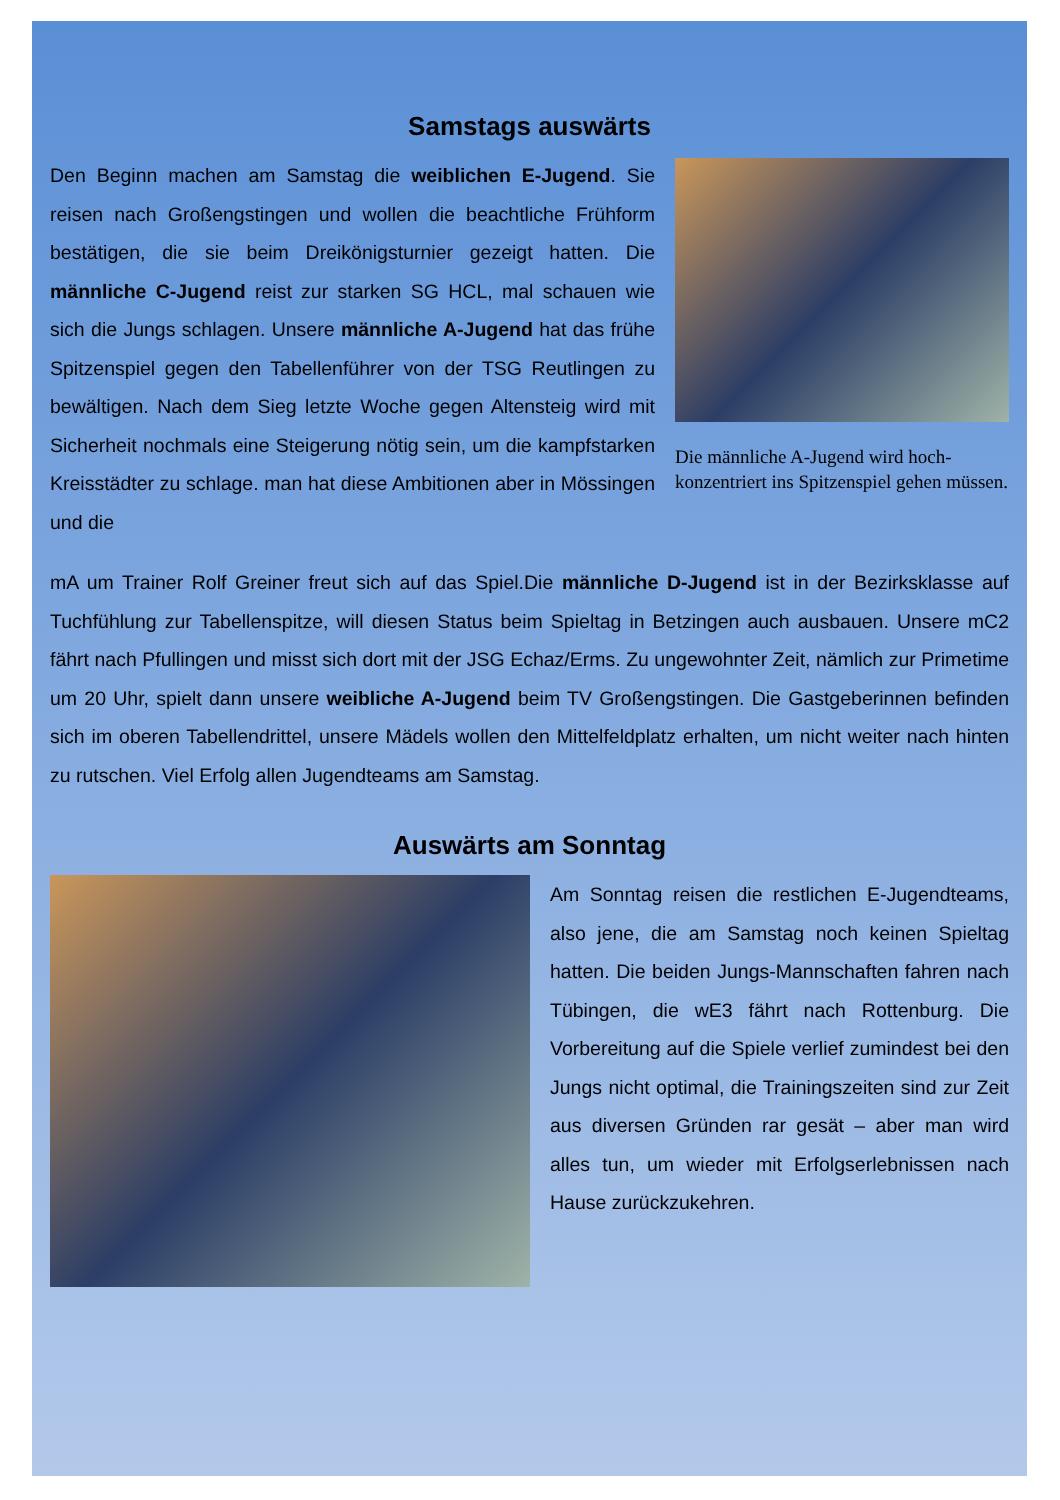Samstags auswärts
Den Beginn machen am Samstag die weiblichen E-Jugend. Sie reisen nach Großengstingen und wollen die beachtliche Frühform bestätigen, die sie beim Dreikönigsturnier gezeigt hatten. Die männliche C-Jugend reist zur starken SG HCL, mal schauen wie sich die Jungs schlagen. Unsere männliche A-Jugend hat das frühe Spitzenspiel gegen den Tabellenführer von der TSG Reutlingen zu bewältigen. Nach dem Sieg letzte Woche gegen Altensteig wird mit Sicherheit nochmals eine Steigerung nötig sein, um die kampfstarken Kreisstädter zu schlage. man hat diese Ambitionen aber in Mössingen und die
Die männliche A-Jugend wird hoch-konzentriert ins Spitzenspiel gehen müssen.
mA um Trainer Rolf Greiner freut sich auf das Spiel.Die männliche D-Jugend ist in der Bezirksklasse auf Tuchfühlung zur Tabellenspitze, will diesen Status beim Spieltag in Betzingen auch ausbauen. Unsere mC2 fährt nach Pfullingen und misst sich dort mit der JSG Echaz/Erms. Zu ungewohnter Zeit, nämlich zur Primetime um 20 Uhr, spielt dann unsere weibliche A-Jugend beim TV Großengstingen. Die Gastgeberinnen befinden sich im oberen Tabellendrittel, unsere Mädels wollen den Mittelfeldplatz erhalten, um nicht weiter nach hinten zu rutschen. Viel Erfolg allen Jugendteams am Samstag.
Auswärts am Sonntag
Am Sonntag reisen die restlichen E-Jugendteams, also jene, die am Samstag noch keinen Spieltag hatten. Die beiden Jungs-Mannschaften fahren nach Tübingen, die wE3 fährt nach Rottenburg. Die Vorbereitung auf die Spiele verlief zumindest bei den Jungs nicht optimal, die Trainingszeiten sind zur Zeit aus diversen Gründen rar gesät – aber man wird alles tun, um wieder mit Erfolgserlebnissen nach Hause zurückzukehren.